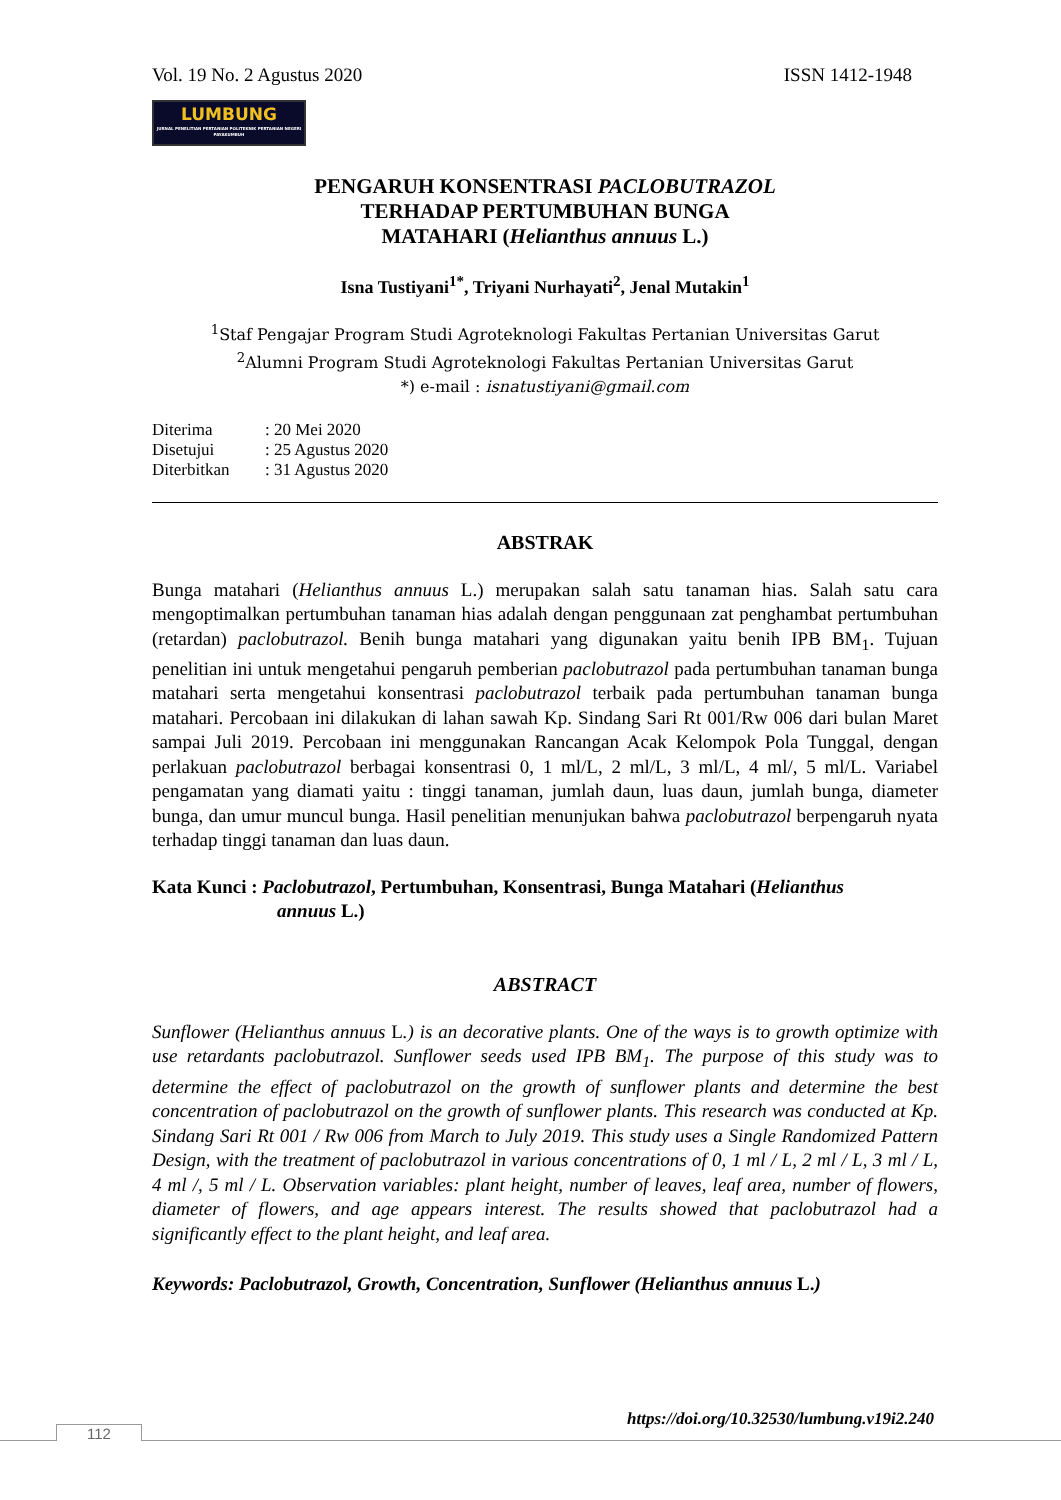Vol. 19 No. 2 Agustus 2020 ISSN 1412-1948
LUMBUNG
JURNAL PENELITIAN PERTANIAN POLITEKNIK PERTANIAN NEGERI PAYAKUMBUH
PENGARUH KONSENTRASI PACLOBUTRAZOL
TERHADAP PERTUMBUHAN BUNGA
MATAHARI (Helianthus annuus L.)
Isna Tustiyani<sup>1*</sup>, Triyani Nurhayati<sup>2</sup>, Jenal Mutakin<sup>1</sup>
<sup>1</sup> Staf Pengajar Program Studi Agroteknologi Fakultas Pertanian Universitas Garut
<sup>2</sup> Alumni Program Studi Agroteknologi Fakultas Pertanian Universitas Garut
*) e-mail : isnatustiyani@gmail.com
| Diterima | : 20 Mei 2020 |
| Disetujui | : 25 Agustus 2020 |
| Diterbitkan | : 31 Agustus 2020 |
ABSTRAK
Bunga matahari (Helianthus annuus L.) merupakan salah satu tanaman hias. Salah satu cara mengoptimalkan pertumbuhan tanaman hias adalah dengan penggunaan zat penghambat pertumbuhan (retardan) paclobutrazol. Benih bunga matahari yang digunakan yaitu benih IPB BM<sub>1</sub>. Tujuan penelitian ini untuk mengetahui pengaruh pemberian paclobutrazol pada pertumbuhan tanaman bunga matahari serta mengetahui konsentrasi paclobutrazol terbaik pada pertumbuhan tanaman bunga matahari. Percobaan ini dilakukan di lahan sawah Kp. Sindang Sari Rt 001/Rw 006 dari bulan Maret sampai Juli 2019. Percobaan ini menggunakan Rancangan Acak Kelompok Pola Tunggal, dengan perlakuan paclobutrazol berbagai konsentrasi 0, 1 ml/L, 2 ml/L, 3 ml/L, 4 ml/, 5 ml/L. Variabel pengamatan yang diamati yaitu : tinggi tanaman, jumlah daun, luas daun, jumlah bunga, diameter bunga, dan umur muncul bunga. Hasil penelitian menunjukan bahwa paclobutrazol berpengaruh nyata terhadap tinggi tanaman dan luas daun.
Kata Kunci : Paclobutrazol, Pertumbuhan, Konsentrasi, Bunga Matahari (Helianthus
annuus L.)
ABSTRACT
Sunflower (Helianthus annuus L.) is an decorative plants. One of the ways is to growth optimize with use retardants paclobutrazol. Sunflower seeds used IPB BM<sub>1</sub>. The purpose of this study was to determine the effect of paclobutrazol on the growth of sunflower plants and determine the best concentration of paclobutrazol on the growth of sunflower plants. This research was conducted at Kp. Sindang Sari Rt 001 / Rw 006 from March to July 2019. This study uses a Single Randomized Pattern Design, with the treatment of paclobutrazol in various concentrations of 0, 1 ml / L, 2 ml / L, 3 ml / L, 4 ml /, 5 ml / L. Observation variables: plant height, number of leaves, leaf area, number of flowers, diameter of flowers, and age appears interest. The results showed that paclobutrazol had a significantly effect to the plant height, and leaf area.
Keywords: Paclobutrazol, Growth, Concentration, Sunflower (Helianthus annuus L.)
https://doi.org/10.32530/lumbung.v19i2.240
112